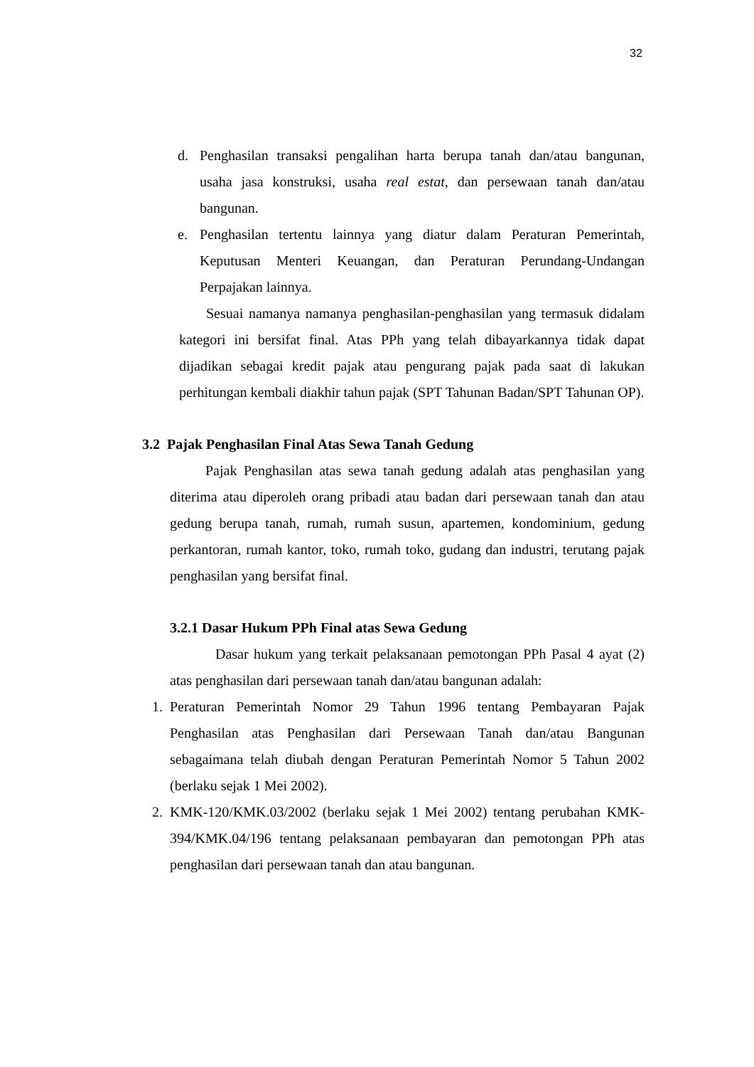32
d. Penghasilan transaksi pengalihan harta berupa tanah dan/atau bangunan, usaha jasa konstruksi, usaha real estat, dan persewaan tanah dan/atau bangunan.
e. Penghasilan tertentu lainnya yang diatur dalam Peraturan Pemerintah, Keputusan Menteri Keuangan, dan Peraturan Perundang-Undangan Perpajakan lainnya.
Sesuai namanya namanya penghasilan-penghasilan yang termasuk didalam kategori ini bersifat final. Atas PPh yang telah dibayarkannya tidak dapat dijadikan sebagai kredit pajak atau pengurang pajak pada saat di lakukan perhitungan kembali diakhir tahun pajak (SPT Tahunan Badan/SPT Tahunan OP).
3.2 Pajak Penghasilan Final Atas Sewa Tanah Gedung
Pajak Penghasilan atas sewa tanah gedung adalah atas penghasilan yang diterima atau diperoleh orang pribadi atau badan dari persewaan tanah dan atau gedung berupa tanah, rumah, rumah susun, apartemen, kondominium, gedung perkantoran, rumah kantor, toko, rumah toko, gudang dan industri, terutang pajak penghasilan yang bersifat final.
3.2.1 Dasar Hukum PPh Final atas Sewa Gedung
Dasar hukum yang terkait pelaksanaan pemotongan PPh Pasal 4 ayat (2) atas penghasilan dari persewaan tanah dan/atau bangunan adalah:
1. Peraturan Pemerintah Nomor 29 Tahun 1996 tentang Pembayaran Pajak Penghasilan atas Penghasilan dari Persewaan Tanah dan/atau Bangunan sebagaimana telah diubah dengan Peraturan Pemerintah Nomor 5 Tahun 2002 (berlaku sejak 1 Mei 2002).
2. KMK-120/KMK.03/2002 (berlaku sejak 1 Mei 2002) tentang perubahan KMK-394/KMK.04/196 tentang pelaksanaan pembayaran dan pemotongan PPh atas penghasilan dari persewaan tanah dan atau bangunan.